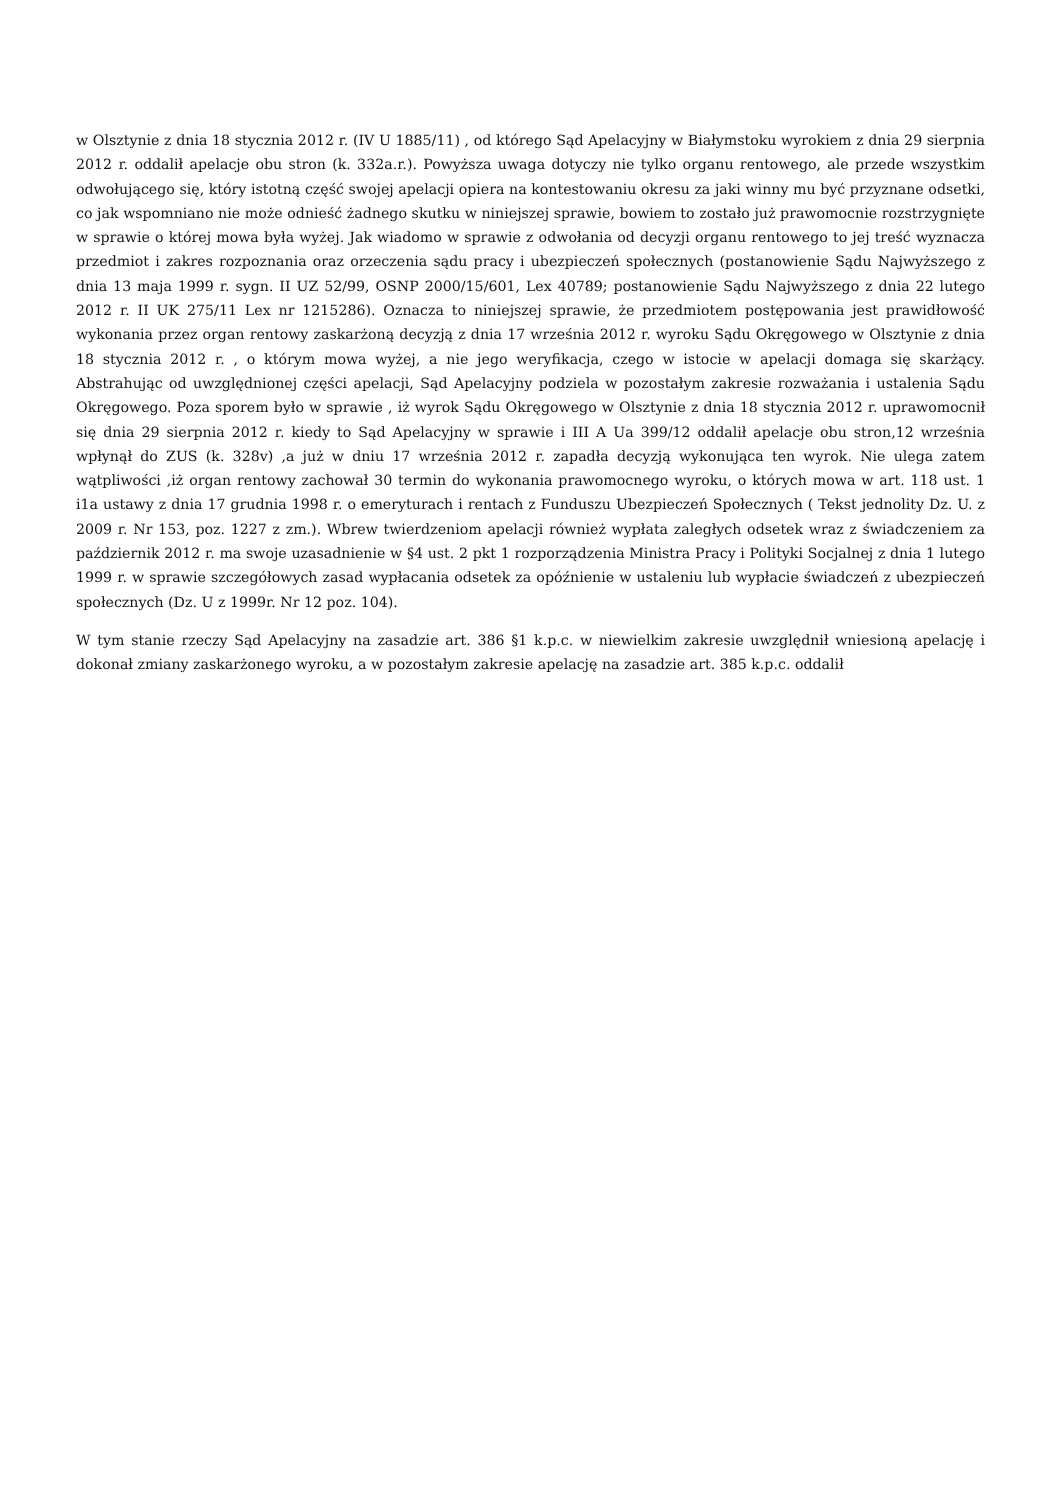w Olsztynie z dnia 18 stycznia 2012 r. (IV U 1885/11) , od którego Sąd Apelacyjny w Białymstoku wyrokiem z dnia 29 sierpnia 2012 r. oddalił apelacje obu stron (k. 332a.r.). Powyższa uwaga dotyczy nie tylko organu rentowego, ale przede wszystkim odwołującego się, który istotną część swojej apelacji opiera na kontestowaniu okresu za jaki winny mu być przyznane odsetki, co jak wspomniano nie może odnieść żadnego skutku w niniejszej sprawie, bowiem to zostało już prawomocnie rozstrzygnięte w sprawie o której mowa była wyżej. Jak wiadomo w sprawie z odwołania od decyzji organu rentowego to jej treść wyznacza przedmiot i zakres rozpoznania oraz orzeczenia sądu pracy i ubezpieczeń społecznych (postanowienie Sądu Najwyższego z dnia 13 maja 1999 r. sygn. II UZ 52/99, OSNP 2000/15/601, Lex 40789; postanowienie Sądu Najwyższego z dnia 22 lutego 2012 r. II UK 275/11 Lex nr 1215286). Oznacza to niniejszej sprawie, że przedmiotem postępowania jest prawidłowość wykonania przez organ rentowy zaskarżoną decyzją z dnia 17 września 2012 r. wyroku Sądu Okręgowego w Olsztynie z dnia 18 stycznia 2012 r. , o którym mowa wyżej, a nie jego weryfikacja, czego w istocie w apelacji domaga się skarżący. Abstrahując od uwzględnionej części apelacji, Sąd Apelacyjny podziela w pozostałym zakresie rozważania i ustalenia Sądu Okręgowego. Poza sporem było w sprawie , iż wyrok Sądu Okręgowego w Olsztynie z dnia 18 stycznia 2012 r. uprawomocnił się dnia 29 sierpnia 2012 r. kiedy to Sąd Apelacyjny w sprawie i III A Ua 399/12 oddalił apelacje obu stron,12 września wpłynął do ZUS (k. 328v) ,a już w dniu 17 września 2012 r. zapadła decyzją wykonująca ten wyrok. Nie ulega zatem wątpliwości ,iż organ rentowy zachował 30 termin do wykonania prawomocnego wyroku, o których mowa w art. 118 ust. 1 i1a ustawy z dnia 17 grudnia 1998 r. o emeryturach i rentach z Funduszu Ubezpieczeń Społecznych ( Tekst jednolity Dz. U. z 2009 r. Nr 153, poz. 1227 z zm.). Wbrew twierdzeniom apelacji również wypłata zaległych odsetek wraz z świadczeniem za październik 2012 r. ma swoje uzasadnienie w §4 ust. 2 pkt 1 rozporządzenia Ministra Pracy i Polityki Socjalnej z dnia 1 lutego 1999 r. w sprawie szczegółowych zasad wypłacania odsetek za opóźnienie w ustaleniu lub wypłacie świadczeń z ubezpieczeń społecznych (Dz. U z 1999r. Nr 12 poz. 104).
W tym stanie rzeczy Sąd Apelacyjny na zasadzie art. 386 §1 k.p.c. w niewielkim zakresie uwzględnił wniesioną apelację i dokonał zmiany zaskarżonego wyroku, a w pozostałym zakresie apelację na zasadzie art. 385 k.p.c. oddalił